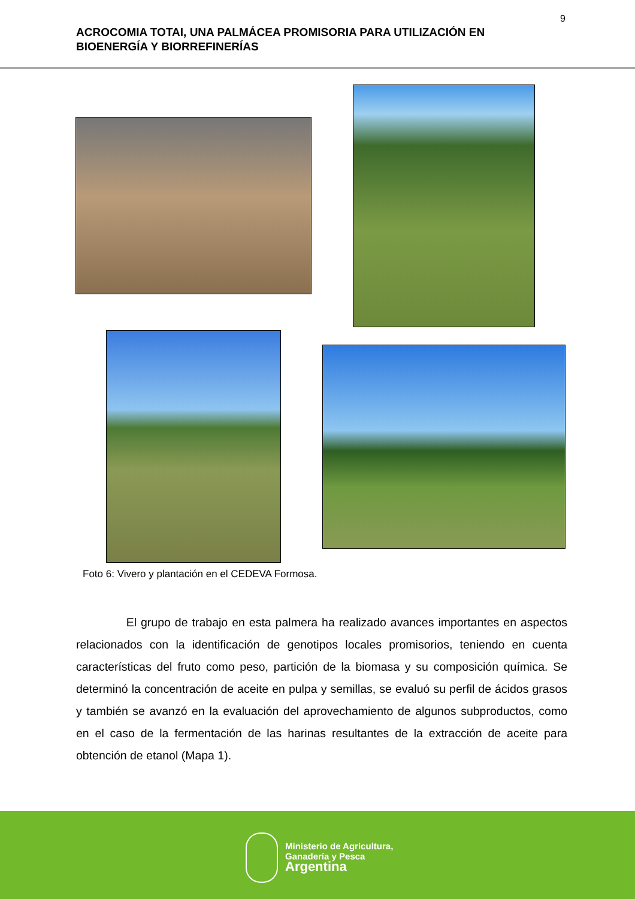9
ACROCOMIA TOTAI, UNA PALMÁCEA PROMISORIA PARA UTILIZACIÓN EN BIOENERGÍA Y BIORREFINERÍAS
Foto 6: Vivero y plantación en el CEDEVA Formosa.
El grupo de trabajo en esta palmera ha realizado avances importantes en aspectos relacionados con la identificación de genotipos locales promisorios, teniendo en cuenta características del fruto como peso, partición de la biomasa y su composición química. Se determinó la concentración de aceite en pulpa y semillas, se evaluó su perfil de ácidos grasos y también se avanzó en la evaluación del aprovechamiento de algunos subproductos, como en el caso de la fermentación de las harinas resultantes de la extracción de aceite para obtención de etanol (Mapa 1).
Ministerio de Agricultura,
Ganadería y Pesca
Argentina